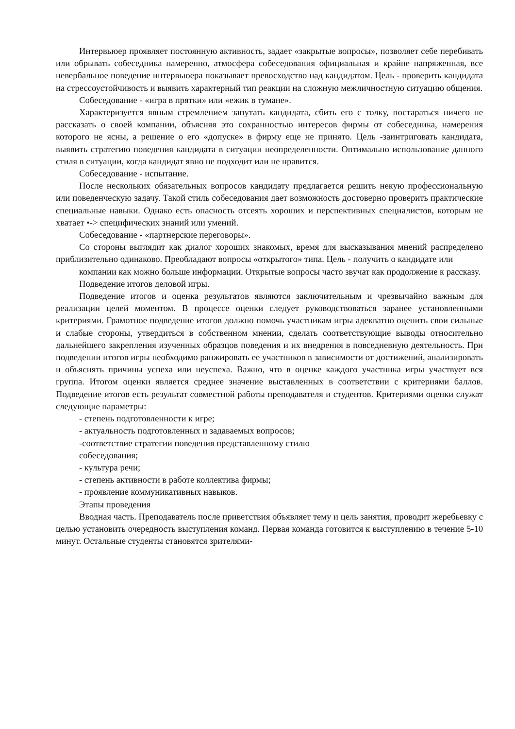Интервьюер проявляет постоянную активность, задает «закрытые вопросы», позволяет себе перебивать или обрывать собеседника намеренно, атмосфера собеседования официальная и крайне напряженная, все невербальное поведение интервьюера показывает превосходство над кандидатом. Цель - проверить кандидата на стрессоустойчивость и выявить характерный тип реакции на сложную межличностную ситуацию общения.
Собеседование - «игра в прятки» или «ежик в тумане».
Характеризуется явным стремлением запутать кандидата, сбить его с толку, постараться ничего не рассказать о своей компании, объясняя это сохранностью интересов фирмы от собеседника, намерения которого не ясны, а решение о его «допуске» в фирму еще не принято. Цель -заинтриговать кандидата, выявить стратегию поведения кандидата в ситуации неопределенности. Оптимально использование данного стиля в ситуации, когда кандидат явно не подходит или не нравится.
Собеседование - испытание.
После нескольких обязательных вопросов кандидату предлагается решить некую профессиональную или поведенческую задачу. Такой стиль собеседования дает возможность достоверно проверить практические специальные навыки. Однако есть опасность отсеять хороших и перспективных специалистов, которым не хватает •-> специфических знаний или умений.
Собеседование - «партнерские переговоры».
Со стороны выглядит как диалог хороших знакомых, время для высказывания мнений распределено приблизительно одинаково. Преобладают вопросы «открытого» типа. Цель - получить о кандидате или
компании как можно больше информации. Открытые вопросы часто звучат как продолжение к рассказу.
Подведение итогов деловой игры.
Подведение итогов и оценка результатов являются заключительным и чрезвычайно важным для реализации целей моментом. В процессе оценки следует руководствоваться заранее установленными критериями. Грамотное подведение итогов должно помочь участникам игры адекватно оценить свои сильные и слабые стороны, утвердиться в собственном мнении, сделать соответствующие выводы относительно дальнейшего закрепления изученных образцов поведения и их внедрения в повседневную деятельность. При подведении итогов игры необходимо ранжировать ее участников в зависимости от достижений, анализировать и объяснять причины успеха или неуспеха. Важно, что в оценке каждого участника игры участвует вся группа. Итогом оценки является среднее значение выставленных в соответствии с критериями баллов. Подведение итогов есть результат совместной работы преподавателя и студентов. Критериями оценки служат следующие параметры:
- степень подготовленности к игре;
- актуальность подготовленных и задаваемых вопросов;
-соответствие стратегии поведения представленному стилю
собеседования;
- культура речи;
- степень активности в работе коллектива фирмы;
- проявление коммуникативных навыков.
Этапы проведения
Вводная часть. Преподаватель после приветствия объявляет тему и цель занятия, проводит жеребьевку с целью установить очередность выступления команд. Первая команда готовится к выступлению в течение 5-10 минут. Остальные студенты становятся зрителями-